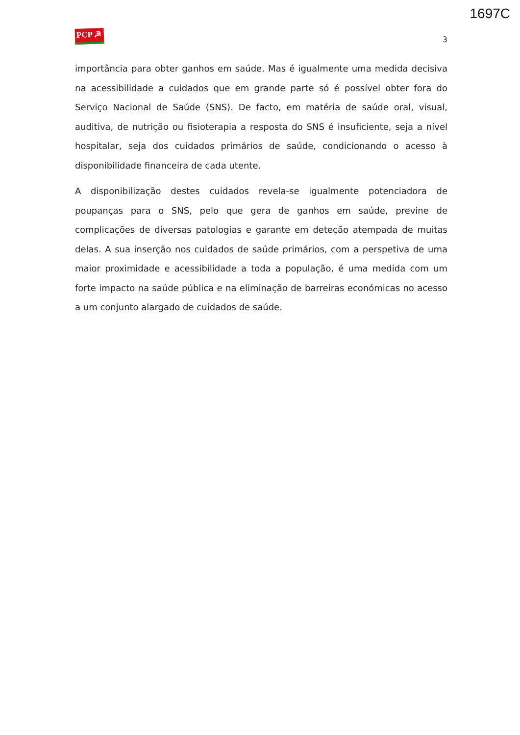1697C
PCP ☭
3
importância para obter ganhos em saúde. Mas é igualmente uma medida decisiva na acessibilidade a cuidados que em grande parte só é possível obter fora do Serviço Nacional de Saúde (SNS). De facto, em matéria de saúde oral, visual, auditiva, de nutrição ou fisioterapia a resposta do SNS é insuficiente, seja a nível hospitalar, seja dos cuidados primários de saúde, condicionando o acesso à disponibilidade financeira de cada utente.
A disponibilização destes cuidados revela-se igualmente potenciadora de poupanças para o SNS, pelo que gera de ganhos em saúde, previne de complicações de diversas patologias e garante em deteção atempada de muitas delas. A sua inserção nos cuidados de saúde primários, com a perspetiva de uma maior proximidade e acessibilidade a toda a população, é uma medida com um forte impacto na saúde pública e na eliminação de barreiras económicas no acesso a um conjunto alargado de cuidados de saúde.